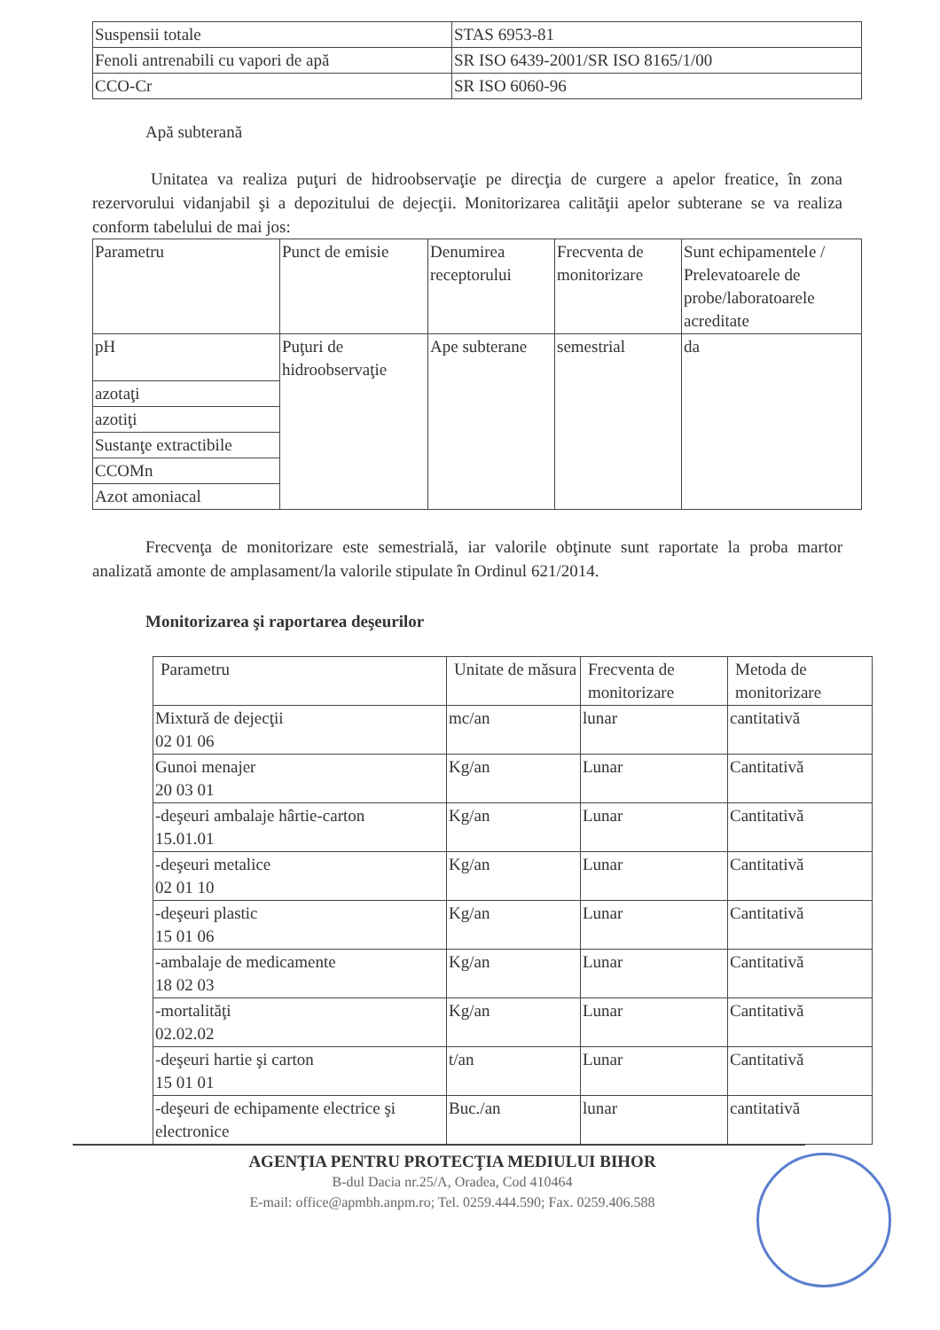| Suspensii totale | STAS 6953-81 |
| Fenoli antrenabili cu vapori de apă | SR ISO 6439-2001/SR ISO 8165/1/00 |
| CCO-Cr | SR ISO 6060-96 |
Apă subterană
Unitatea va realiza puţuri de hidroobservaţie pe direcţia de curgere a apelor freatice, în zona rezervorului vidanjabil şi a depozitului de dejecţii. Monitorizarea calităţii apelor subterane se va realiza conform tabelului de mai jos:
| Parametru | Punct de emisie | Denumirea receptorului | Frecventa de monitorizare | Sunt echipamentele / Prelevatoarele de probe/laboratoarele acreditate |
| pH | Puţuri de hidroobservaţie | Ape subterane | semestrial | da |
| azotaţi | | | | |
| azotiţi | | | | |
| Sustanţe extractibile | | | | |
| CCOMn | | | | |
| Azot amoniacal | | | | |
Frecvenţa de monitorizare este semestrială, iar valorile obţinute sunt raportate la proba martor analizată amonte de amplasament/la valorile stipulate în Ordinul 621/2014.
Monitorizarea şi raportarea deşeurilor
| Parametru | Unitate de măsura | Frecventa de monitorizare | Metoda de monitorizare |
| Mixtură de dejecţii 02 01 06 | mc/an | lunar | cantitativă |
| Gunoi menajer 20 03 01 | Kg/an | Lunar | Cantitativă |
| -deşeuri ambalaje hârtie-carton 15.01.01 | Kg/an | Lunar | Cantitativă |
| -deşeuri metalice 02 01 10 | Kg/an | Lunar | Cantitativă |
| -deşeuri plastic 15 01 06 | Kg/an | Lunar | Cantitativă |
| -ambalaje de medicamente 18 02 03 | Kg/an | Lunar | Cantitativă |
| -mortalităţi 02.02.02 | Kg/an | Lunar | Cantitativă |
| -deşeuri hartie şi carton 15 01 01 | t/an | Lunar | Cantitativă |
| -deşeuri de echipamente electrice şi electronice | Buc./an | lunar | cantitativă |
AGENŢIA PENTRU PROTECŢIA MEDIULUI BIHOR
B-dul Dacia nr.25/A, Oradea, Cod 410464
E-mail: office@apmbh.anpm.ro; Tel. 0259.444.590; Fax. 0259.406.588